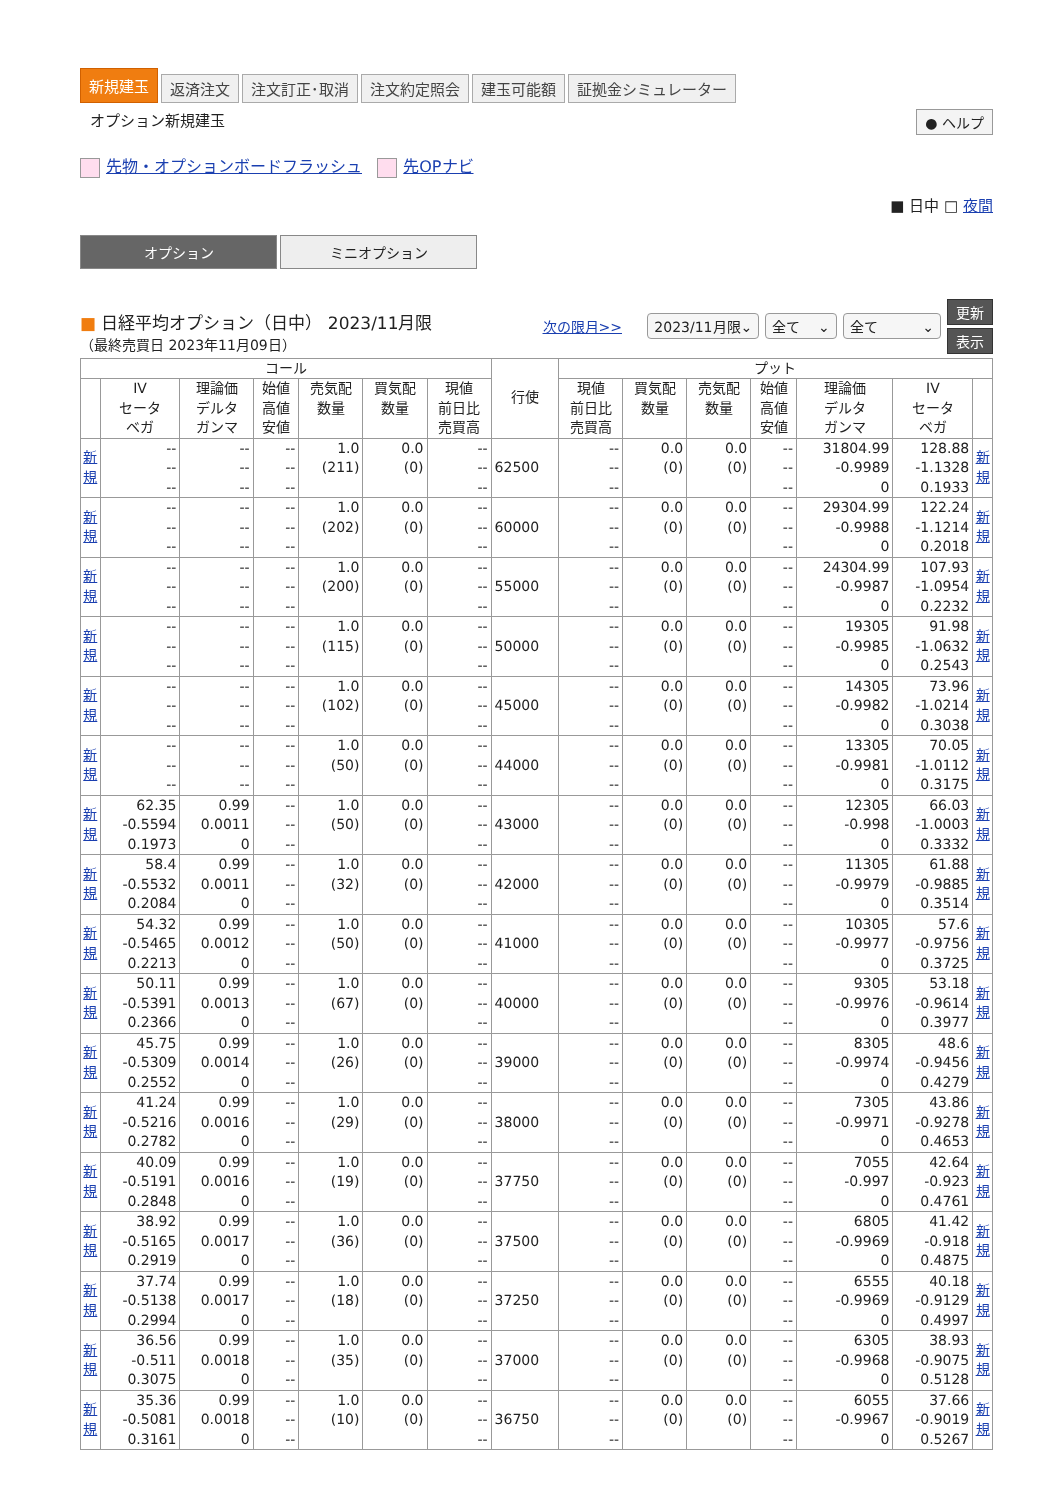新規建玉 返済注文 注文訂正･取消 注文約定照会 建玉可能額 証拠金シミュレーター
オプション新規建玉 ● ヘルプ
先物・オプションボードフラッシュ 先OPナビ
■ 日中 □ 夜間
オプション ミニオプション
■ 日経平均オプション（日中） 2023/11月限
（最終売買日 2023年11月09日）
次の限月>> 2023/11月限⌄ 全て ⌄ 全て ⌄ 更新
表示
| コール | | | | | | | 行使 | プット | | | | | | |
| --- | --- | --- | --- | --- | --- | --- | --- | --- | --- | --- | --- | --- | --- | --- |
| | IV セータ ベガ | 理論価 デルタ ガンマ | 始値 高値 安値 | 売気配 数量 | 買気配 数量 | 現値 前日比 売買高 | | 現値 前日比 売買高 | 買気配 数量 | 売気配 数量 | 始値 高値 安値 | 理論価 デルタ ガンマ | IV セータ ベガ | |
| 新 規 | -- -- -- | -- -- -- | -- -- -- | 1.0 (211) | 0.0 (0) | -- -- -- | 62500 | -- -- -- | 0.0 (0) | 0.0 (0) | -- -- -- | 31804.99 -0.9989 0 | 128.88 -1.1328 0.1933 | 新 規 |
| 新 規 | -- -- -- | -- -- -- | -- -- -- | 1.0 (202) | 0.0 (0) | -- -- -- | 60000 | -- -- -- | 0.0 (0) | 0.0 (0) | -- -- -- | 29304.99 -0.9988 0 | 122.24 -1.1214 0.2018 | 新 規 |
| 新 規 | -- -- -- | -- -- -- | -- -- -- | 1.0 (200) | 0.0 (0) | -- -- -- | 55000 | -- -- -- | 0.0 (0) | 0.0 (0) | -- -- -- | 24304.99 -0.9987 0 | 107.93 -1.0954 0.2232 | 新 規 |
| 新 規 | -- -- -- | -- -- -- | -- -- -- | 1.0 (115) | 0.0 (0) | -- -- -- | 50000 | -- -- -- | 0.0 (0) | 0.0 (0) | -- -- -- | 19305 -0.9985 0 | 91.98 -1.0632 0.2543 | 新 規 |
| 新 規 | -- -- -- | -- -- -- | -- -- -- | 1.0 (102) | 0.0 (0) | -- -- -- | 45000 | -- -- -- | 0.0 (0) | 0.0 (0) | -- -- -- | 14305 -0.9982 0 | 73.96 -1.0214 0.3038 | 新 規 |
| 新 規 | -- -- -- | -- -- -- | -- -- -- | 1.0 (50) | 0.0 (0) | -- -- -- | 44000 | -- -- -- | 0.0 (0) | 0.0 (0) | -- -- -- | 13305 -0.9981 0 | 70.05 -1.0112 0.3175 | 新 規 |
| 新 規 | 62.35 -0.5594 0.1973 | 0.99 0.0011 0 | -- -- -- | 1.0 (50) | 0.0 (0) | -- -- -- | 43000 | -- -- -- | 0.0 (0) | 0.0 (0) | -- -- -- | 12305 -0.998 0 | 66.03 -1.0003 0.3332 | 新 規 |
| 新 規 | 58.4 -0.5532 0.2084 | 0.99 0.0011 0 | -- -- -- | 1.0 (32) | 0.0 (0) | -- -- -- | 42000 | -- -- -- | 0.0 (0) | 0.0 (0) | -- -- -- | 11305 -0.9979 0 | 61.88 -0.9885 0.3514 | 新 規 |
| 新 規 | 54.32 -0.5465 0.2213 | 0.99 0.0012 0 | -- -- -- | 1.0 (50) | 0.0 (0) | -- -- -- | 41000 | -- -- -- | 0.0 (0) | 0.0 (0) | -- -- -- | 10305 -0.9977 0 | 57.6 -0.9756 0.3725 | 新 規 |
| 新 規 | 50.11 -0.5391 0.2366 | 0.99 0.0013 0 | -- -- -- | 1.0 (67) | 0.0 (0) | -- -- -- | 40000 | -- -- -- | 0.0 (0) | 0.0 (0) | -- -- -- | 9305 -0.9976 0 | 53.18 -0.9614 0.3977 | 新 規 |
| 新 規 | 45.75 -0.5309 0.2552 | 0.99 0.0014 0 | -- -- -- | 1.0 (26) | 0.0 (0) | -- -- -- | 39000 | -- -- -- | 0.0 (0) | 0.0 (0) | -- -- -- | 8305 -0.9974 0 | 48.6 -0.9456 0.4279 | 新 規 |
| 新 規 | 41.24 -0.5216 0.2782 | 0.99 0.0016 0 | -- -- -- | 1.0 (29) | 0.0 (0) | -- -- -- | 38000 | -- -- -- | 0.0 (0) | 0.0 (0) | -- -- -- | 7305 -0.9971 0 | 43.86 -0.9278 0.4653 | 新 規 |
| 新 規 | 40.09 -0.5191 0.2848 | 0.99 0.0016 0 | -- -- -- | 1.0 (19) | 0.0 (0) | -- -- -- | 37750 | -- -- -- | 0.0 (0) | 0.0 (0) | -- -- -- | 7055 -0.997 0 | 42.64 -0.923 0.4761 | 新 規 |
| 新 規 | 38.92 -0.5165 0.2919 | 0.99 0.0017 0 | -- -- -- | 1.0 (36) | 0.0 (0) | -- -- -- | 37500 | -- -- -- | 0.0 (0) | 0.0 (0) | -- -- -- | 6805 -0.9969 0 | 41.42 -0.918 0.4875 | 新 規 |
| 新 規 | 37.74 -0.5138 0.2994 | 0.99 0.0017 0 | -- -- -- | 1.0 (18) | 0.0 (0) | -- -- -- | 37250 | -- -- -- | 0.0 (0) | 0.0 (0) | -- -- -- | 6555 -0.9969 0 | 40.18 -0.9129 0.4997 | 新 規 |
| 新 規 | 36.56 -0.511 0.3075 | 0.99 0.0018 0 | -- -- -- | 1.0 (35) | 0.0 (0) | -- -- -- | 37000 | -- -- -- | 0.0 (0) | 0.0 (0) | -- -- -- | 6305 -0.9968 0 | 38.93 -0.9075 0.5128 | 新 規 |
| 新 規 | 35.36 -0.5081 0.3161 | 0.99 0.0018 0 | -- -- -- | 1.0 (10) | 0.0 (0) | -- -- -- | 36750 | -- -- -- | 0.0 (0) | 0.0 (0) | -- -- -- | 6055 -0.9967 0 | 37.66 -0.9019 0.5267 | 新 規 |